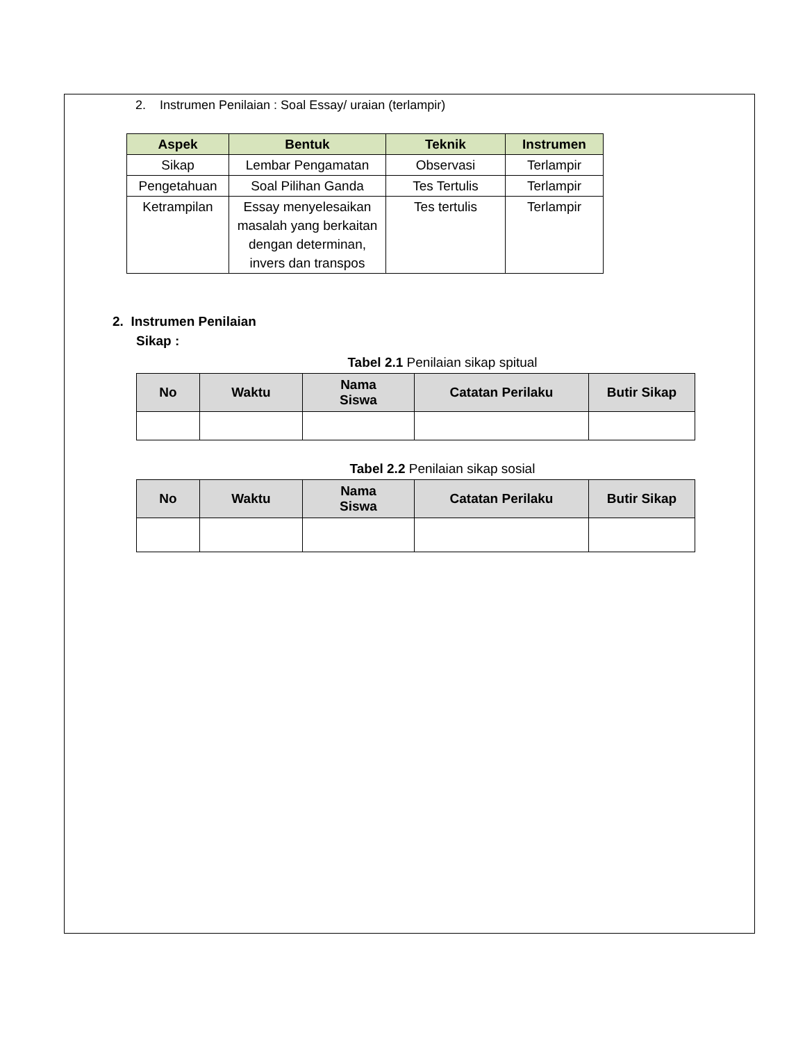2. Instrumen Penilaian : Soal Essay/ uraian (terlampir)
| Aspek | Bentuk | Teknik | Instrumen |
| --- | --- | --- | --- |
| Sikap | Lembar Pengamatan | Observasi | Terlampir |
| Pengetahuan | Soal Pilihan Ganda | Tes Tertulis | Terlampir |
| Ketrampilan | Essay menyelesaikan masalah yang berkaitan dengan determinan, invers dan transpos | Tes tertulis | Terlampir |
2. Instrumen Penilaian
Sikap :
Tabel 2.1 Penilaian sikap spitual
| No | Waktu | Nama Siswa | Catatan Perilaku | Butir Sikap |
| --- | --- | --- | --- | --- |
Tabel 2.2 Penilaian sikap sosial
| No | Waktu | Nama Siswa | Catatan Perilaku | Butir Sikap |
| --- | --- | --- | --- | --- |